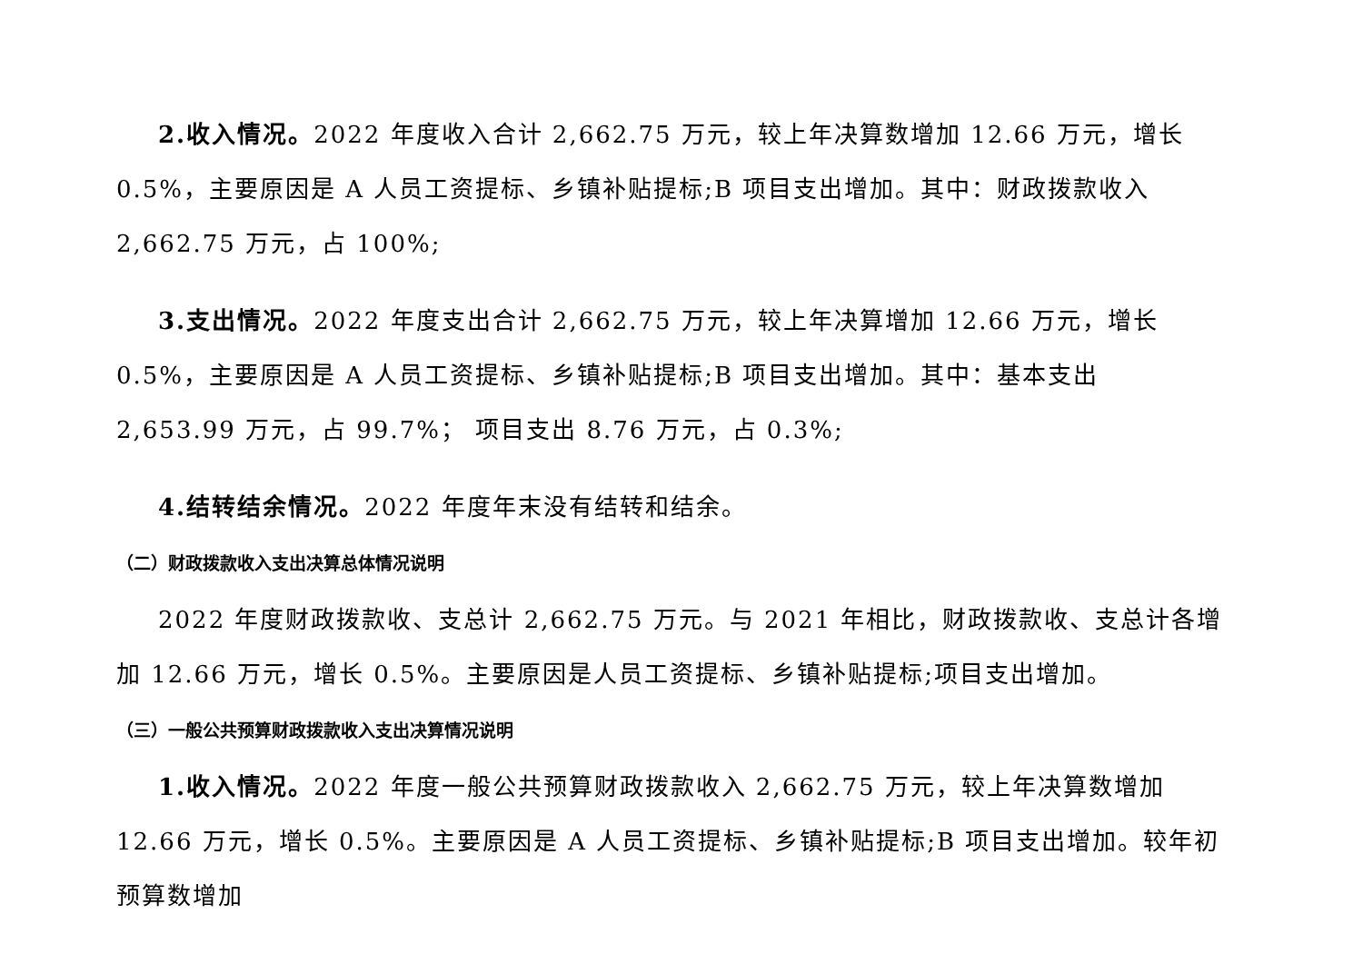2.收入情况。2022 年度收入合计 2,662.75 万元，较上年决算数增加 12.66 万元，增长 0.5%，主要原因是 A 人员工资提标、乡镇补贴提标;B 项目支出增加。其中：财政拨款收入 2,662.75 万元，占 100%;
3.支出情况。2022 年度支出合计 2,662.75 万元，较上年决算增加 12.66 万元，增长 0.5%，主要原因是 A 人员工资提标、乡镇补贴提标;B 项目支出增加。其中：基本支出 2,653.99 万元，占 99.7%； 项目支出 8.76 万元，占 0.3%;
4.结转结余情况。2022 年度年末没有结转和结余。
（二）财政拨款收入支出决算总体情况说明
2022 年度财政拨款收、支总计 2,662.75 万元。与 2021 年相比，财政拨款收、支总计各增加 12.66 万元，增长 0.5%。主要原因是人员工资提标、乡镇补贴提标;项目支出增加。
（三）一般公共预算财政拨款收入支出决算情况说明
1.收入情况。2022 年度一般公共预算财政拨款收入 2,662.75 万元，较上年决算数增加 12.66 万元，增长 0.5%。主要原因是 A 人员工资提标、乡镇补贴提标;B 项目支出增加。较年初预算数增加